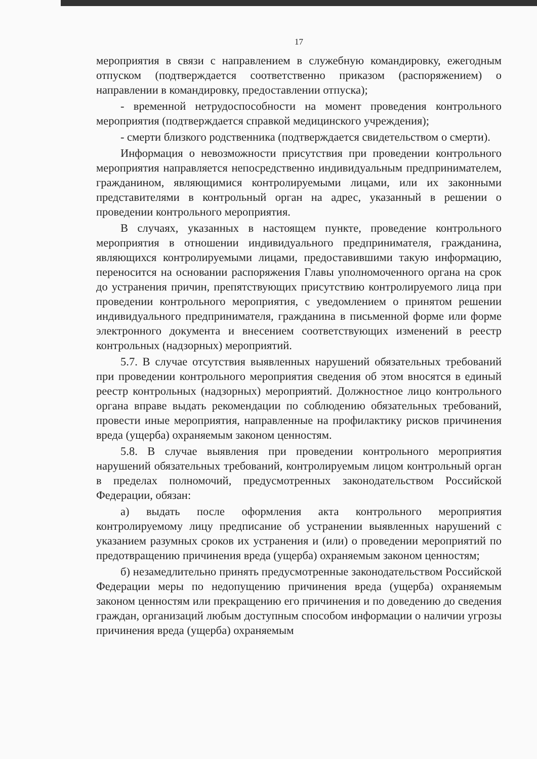17
мероприятия в связи с направлением в служебную командировку, ежегодным отпуском (подтверждается соответственно приказом (распоряжением) о направлении в командировку, предоставлении отпуска);
- временной нетрудоспособности на момент проведения контрольного мероприятия (подтверждается справкой медицинского учреждения);
- смерти близкого родственника (подтверждается свидетельством о смерти).
Информация о невозможности присутствия при проведении контрольного мероприятия направляется непосредственно индивидуальным предпринимателем, гражданином, являющимися контролируемыми лицами, или их законными представителями в контрольный орган на адрес, указанный в решении о проведении контрольного мероприятия.
В случаях, указанных в настоящем пункте, проведение контрольного мероприятия в отношении индивидуального предпринимателя, гражданина, являющихся контролируемыми лицами, предоставившими такую информацию, переносится на основании распоряжения Главы уполномоченного органа на срок до устранения причин, препятствующих присутствию контролируемого лица при проведении контрольного мероприятия, с уведомлением о принятом решении индивидуального предпринимателя, гражданина в письменной форме или форме электронного документа и внесением соответствующих изменений в реестр контрольных (надзорных) мероприятий.
5.7. В случае отсутствия выявленных нарушений обязательных требований при проведении контрольного мероприятия сведения об этом вносятся в единый реестр контрольных (надзорных) мероприятий. Должностное лицо контрольного органа вправе выдать рекомендации по соблюдению обязательных требований, провести иные мероприятия, направленные на профилактику рисков причинения вреда (ущерба) охраняемым законом ценностям.
5.8. В случае выявления при проведении контрольного мероприятия нарушений обязательных требований, контролируемым лицом контрольный орган в пределах полномочий, предусмотренных законодательством Российской Федерации, обязан:
а) выдать после оформления акта контрольного мероприятия контролируемому лицу предписание об устранении выявленных нарушений с указанием разумных сроков их устранения и (или) о проведении мероприятий по предотвращению причинения вреда (ущерба) охраняемым законом ценностям;
б) незамедлительно принять предусмотренные законодательством Российской Федерации меры по недопущению причинения вреда (ущерба) охраняемым законом ценностям или прекращению его причинения и по доведению до сведения граждан, организаций любым доступным способом информации о наличии угрозы причинения вреда (ущерба) охраняемым